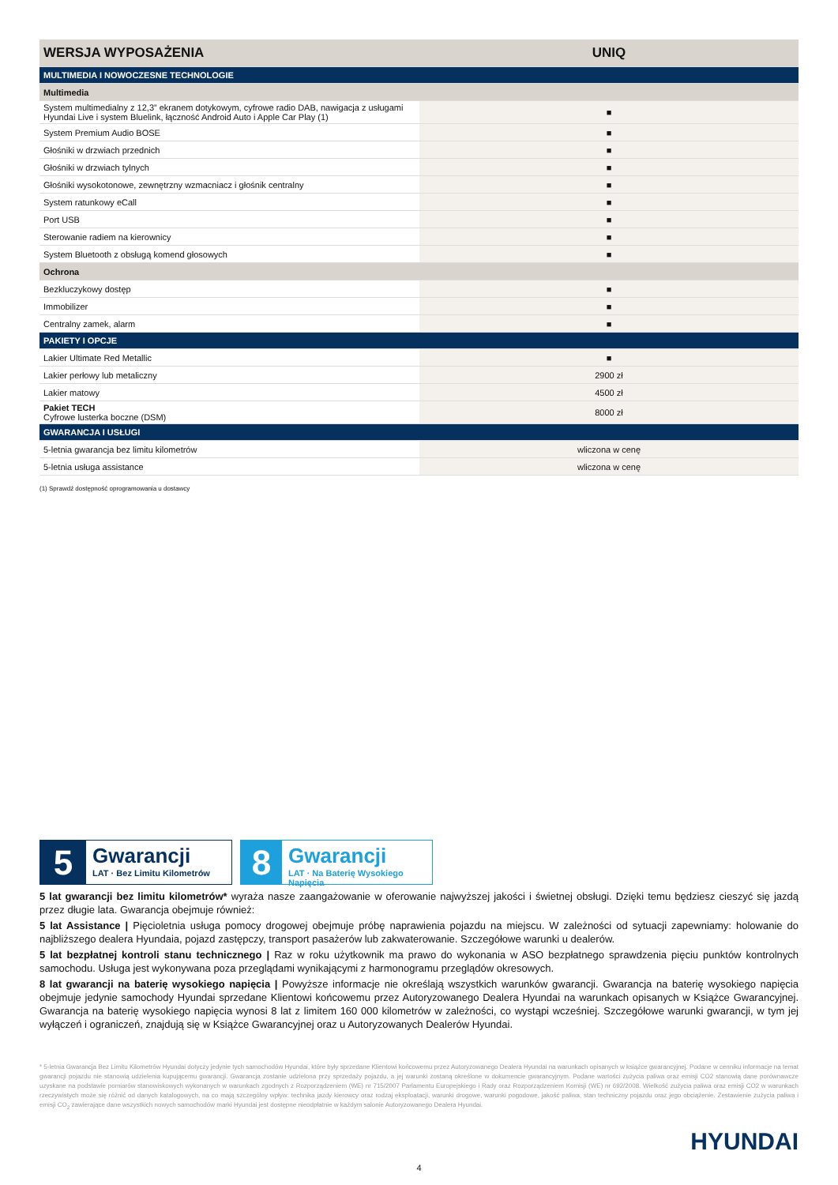| WERSJA WYPOSAŻENIA | UNIQ |
| --- | --- |
| MULTIMEDIA I NOWOCZESNE TECHNOLOGIE | |
| Multimedia | |
| System multimedialny z 12,3” ekranem dotykowym, cyfrowe radio DAB, nawigacja z usługami Hyundai Live i system Bluelink, łączność Android Auto i Apple Car Play (1) | ■ |
| System Premium Audio BOSE | ■ |
| Głośniki w drzwiach przednich | ■ |
| Głośniki w drzwiach tylnych | ■ |
| Głośniki wysokotonowe, zewnętrzny wzmacniacz i głośnik centralny | ■ |
| System ratunkowy eCall | ■ |
| Port USB | ■ |
| Sterowanie radiem na kierownicy | ■ |
| System Bluetooth z obsługą komend głosowych | ■ |
| Ochrona | |
| Bezkluczykowy dostęp | ■ |
| Immobilizer | ■ |
| Centralny zamek, alarm | ■ |
| PAKIETY I OPCJE | |
| Lakier Ultimate Red Metallic | ■ |
| Lakier perłowy lub metaliczny | 2900 zł |
| Lakier matowy | 4500 zł |
| Pakiet TECH Cyfrowe lusterka boczne (DSM) | 8000 zł |
| GWARANCJA I USŁUGI | |
| 5-letnia gwarancja bez limitu kilometrów | wliczona w cenę |
| 5-letnia usługa assistance | wliczona w cenę |
(1) Sprawdź dostępność oprogramowania u dostawcy
5
Gwarancji
LAT · Bez Limitu Kilometrów
8
Gwarancji
LAT · Na Baterię Wysokiego Napięcia
5 lat gwarancji bez limitu kilometrów* wyraża nasze zaangażowanie w oferowanie najwyższej jakości i świetnej obsługi. Dzięki temu będziesz cieszyć się jazdą przez długie lata. Gwarancja obejmuje również:
5 lat Assistance | Pięcioletnia usługa pomocy drogowej obejmuje próbę naprawienia pojazdu na miejscu. W zależności od sytuacji zapewniamy: holowanie do najbliższego dealera Hyundaia, pojazd zastępczy, transport pasażerów lub zakwaterowanie. Szczegółowe warunki u dealerów.
5 lat bezpłatnej kontroli stanu technicznego | Raz w roku użytkownik ma prawo do wykonania w ASO bezpłatnego sprawdzenia pięciu punktów kontrolnych samochodu. Usługa jest wykonywana poza przeglądami wynikającymi z harmonogramu przeglądów okresowych.
8 lat gwarancji na baterię wysokiego napięcia | Powyższe informacje nie określają wszystkich warunków gwarancji. Gwarancja na baterię wysokiego napięcia obejmuje jedynie samochody Hyundai sprzedane Klientowi końcowemu przez Autoryzowanego Dealera Hyundai na warunkach opisanych w Książce Gwarancyjnej. Gwarancja na baterię wysokiego napięcia wynosi 8 lat z limitem 160 000 kilometrów w zależności, co wystąpi wcześniej. Szczegółowe warunki gwarancji, w tym jej wyłączeń i ograniczeń, znajdują się w Książce Gwarancyjnej oraz u Autoryzowanych Dealerów Hyundai.
* 5-letnia Gwarancja Bez Limitu Kilometrów Hyundai dotyczy jedynie tych samochodów Hyundai, które były sprzedane Klientowi końcowemu przez Autoryzowanego Dealera Hyundai na warunkach opisanych w książce gwarancyjnej. Podane w cenniku informacje na temat gwarancji pojazdu nie stanowią udzielenia kupującemu gwarancji. Gwarancja zostanie udzielona przy sprzedaży pojazdu, a jej warunki zostaną określone w dokumencie gwarancyjnym. Podane wartości zużycia paliwa oraz emisji CO2 stanowią dane porównawcze uzyskane na podstawie pomiarów stanowiskowych wykonanych w warunkach zgodnych z Rozporządzeniem (WE) nr 715/2007 Parlamentu Europejskiego i Rady oraz Rozporządzeniem Komisji (WE) nr 692/2008. Wielkość zużycia paliwa oraz emisji CO2 w warunkach rzeczywistych może się różnić od danych katalogowych, na co mają szczególny wpływ: technika jazdy kierowcy oraz rodzaj eksploatacji, warunki drogowe, warunki pogodowe, jakość paliwa, stan techniczny pojazdu oraz jego obciążenie. Zestawienie zużycia paliwa i emisji CO<sub>2</sub> zawierające dane wszystkich nowych samochodów marki Hyundai jest dostępne nieodpłatnie w każdym salonie Autoryzowanego Dealera Hyundai.
HYUNDAI
4